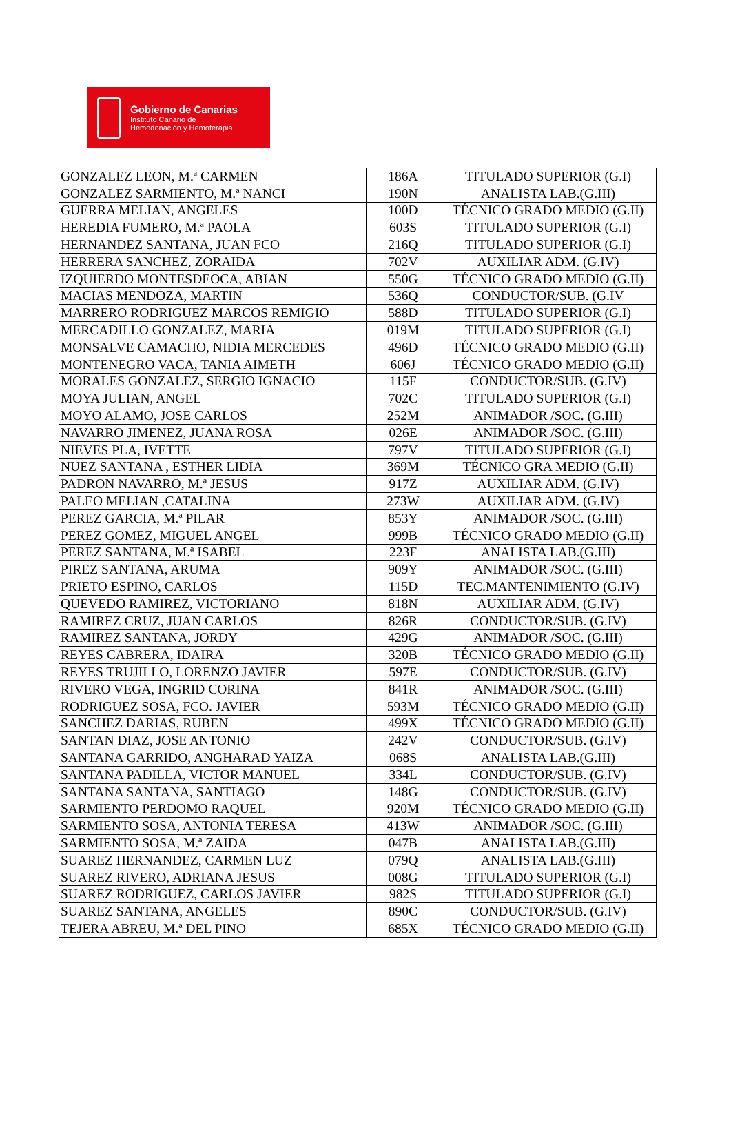Gobierno de Canarias
Instituto Canario de
Hemodonación y Hemoterapia
| GONZALEZ LEON, M.ª CARMEN | 186A | TITULADO SUPERIOR (G.I) |
| GONZALEZ SARMIENTO, M.ª NANCI | 190N | ANALISTA LAB.(G.III) |
| GUERRA MELIAN, ANGELES | 100D | TÉCNICO GRADO MEDIO (G.II) |
| HEREDIA FUMERO, M.ª PAOLA | 603S | TITULADO SUPERIOR (G.I) |
| HERNANDEZ SANTANA, JUAN FCO | 216Q | TITULADO SUPERIOR (G.I) |
| HERRERA SANCHEZ, ZORAIDA | 702V | AUXILIAR ADM. (G.IV) |
| IZQUIERDO MONTESDEOCA, ABIAN | 550G | TÉCNICO GRADO MEDIO (G.II) |
| MACIAS MENDOZA, MARTIN | 536Q | CONDUCTOR/SUB. (G.IV |
| MARRERO RODRIGUEZ MARCOS REMIGIO | 588D | TITULADO SUPERIOR (G.I) |
| MERCADILLO GONZALEZ, MARIA | 019M | TITULADO SUPERIOR (G.I) |
| MONSALVE CAMACHO, NIDIA MERCEDES | 496D | TÉCNICO GRADO MEDIO (G.II) |
| MONTENEGRO VACA, TANIA AIMETH | 606J | TÉCNICO GRADO MEDIO (G.II) |
| MORALES GONZALEZ, SERGIO IGNACIO | 115F | CONDUCTOR/SUB. (G.IV) |
| MOYA JULIAN, ANGEL | 702C | TITULADO SUPERIOR (G.I) |
| MOYO ALAMO, JOSE CARLOS | 252M | ANIMADOR /SOC. (G.III) |
| NAVARRO JIMENEZ, JUANA ROSA | 026E | ANIMADOR /SOC. (G.III) |
| NIEVES PLA, IVETTE | 797V | TITULADO SUPERIOR (G.I) |
| NUEZ SANTANA , ESTHER LIDIA | 369M | TÉCNICO GRA MEDIO (G.II) |
| PADRON NAVARRO, M.ª JESUS | 917Z | AUXILIAR ADM. (G.IV) |
| PALEO MELIAN ,CATALINA | 273W | AUXILIAR ADM. (G.IV) |
| PEREZ GARCIA, M.ª PILAR | 853Y | ANIMADOR /SOC. (G.III) |
| PEREZ GOMEZ, MIGUEL ANGEL | 999B | TÉCNICO GRADO MEDIO (G.II) |
| PEREZ SANTANA, M.ª ISABEL | 223F | ANALISTA LAB.(G.III) |
| PIREZ SANTANA, ARUMA | 909Y | ANIMADOR /SOC. (G.III) |
| PRIETO ESPINO, CARLOS | 115D | TEC.MANTENIMIENTO (G.IV) |
| QUEVEDO RAMIREZ, VICTORIANO | 818N | AUXILIAR ADM. (G.IV) |
| RAMIREZ CRUZ, JUAN CARLOS | 826R | CONDUCTOR/SUB. (G.IV) |
| RAMIREZ SANTANA, JORDY | 429G | ANIMADOR /SOC. (G.III) |
| REYES CABRERA, IDAIRA | 320B | TÉCNICO GRADO MEDIO (G.II) |
| REYES TRUJILLO, LORENZO JAVIER | 597E | CONDUCTOR/SUB. (G.IV) |
| RIVERO VEGA, INGRID CORINA | 841R | ANIMADOR /SOC. (G.III) |
| RODRIGUEZ SOSA, FCO. JAVIER | 593M | TÉCNICO GRADO MEDIO (G.II) |
| SANCHEZ DARIAS, RUBEN | 499X | TÉCNICO GRADO MEDIO (G.II) |
| SANTAN DIAZ, JOSE ANTONIO | 242V | CONDUCTOR/SUB. (G.IV) |
| SANTANA GARRIDO, ANGHARAD YAIZA | 068S | ANALISTA LAB.(G.III) |
| SANTANA PADILLA, VICTOR MANUEL | 334L | CONDUCTOR/SUB. (G.IV) |
| SANTANA SANTANA, SANTIAGO | 148G | CONDUCTOR/SUB. (G.IV) |
| SARMIENTO PERDOMO RAQUEL | 920M | TÉCNICO GRADO MEDIO (G.II) |
| SARMIENTO SOSA, ANTONIA TERESA | 413W | ANIMADOR /SOC. (G.III) |
| SARMIENTO SOSA, M.ª ZAIDA | 047B | ANALISTA LAB.(G.III) |
| SUAREZ HERNANDEZ, CARMEN LUZ | 079Q | ANALISTA LAB.(G.III) |
| SUAREZ RIVERO, ADRIANA JESUS | 008G | TITULADO SUPERIOR (G.I) |
| SUAREZ RODRIGUEZ, CARLOS JAVIER | 982S | TITULADO SUPERIOR (G.I) |
| SUAREZ SANTANA, ANGELES | 890C | CONDUCTOR/SUB. (G.IV) |
| TEJERA ABREU, M.ª DEL PINO | 685X | TÉCNICO GRADO MEDIO (G.II) |